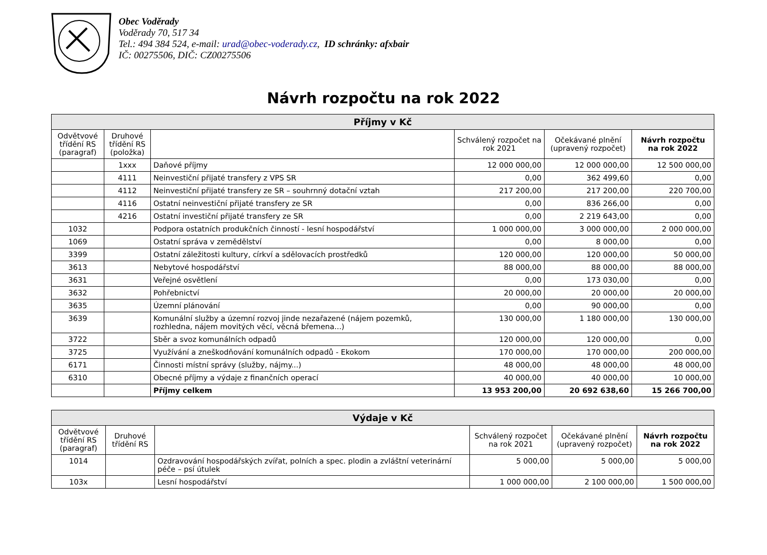Obec Voděrady
Voděrady 70, 517 34
Tel.: 494 384 524, e-mail: urad@obec-voderady.cz, ID schránky: afxbair
IČ: 00275506, DIČ: CZ00275506
Návrh rozpočtu na rok 2022
| Příjmy v Kč | | | | | |
| --- | --- | --- | --- | --- | --- |
| Odvětvové třídění RS (paragraf) | Druhové třídění RS (položka) | | Schválený rozpočet na rok 2021 | Očekávané plnění (upravený rozpočet) | Návrh rozpočtu na rok 2022 |
| | 1xxx | Daňové příjmy | 12 000 000,00 | 12 000 000,00 | 12 500 000,00 |
| | 4111 | Neinvestiční přijaté transfery z VPS SR | 0,00 | 362 499,60 | 0,00 |
| | 4112 | Neinvestiční přijaté transfery ze SR – souhrnný dotační vztah | 217 200,00 | 217 200,00 | 220 700,00 |
| | 4116 | Ostatní neinvestiční přijaté transfery ze SR | 0,00 | 836 266,00 | 0,00 |
| | 4216 | Ostatní investiční přijaté transfery ze SR | 0,00 | 2 219 643,00 | 0,00 |
| 1032 | | Podpora ostatních produkčních činností - lesní hospodářství | 1 000 000,00 | 3 000 000,00 | 2 000 000,00 |
| 1069 | | Ostatní správa v zemědělství | 0,00 | 8 000,00 | 0,00 |
| 3399 | | Ostatní záležitosti kultury, církví a sdělovacích prostředků | 120 000,00 | 120 000,00 | 50 000,00 |
| 3613 | | Nebytové hospodářství | 88 000,00 | 88 000,00 | 88 000,00 |
| 3631 | | Veřejné osvětlení | 0,00 | 173 030,00 | 0,00 |
| 3632 | | Pohřebnictví | 20 000,00 | 20 000,00 | 20 000,00 |
| 3635 | | Územní plánování | 0,00 | 90 000,00 | 0,00 |
| 3639 | | Komunální služby a územní rozvoj jinde nezařazené (nájem pozemků, rozhledna, nájem movitých věcí, věcná břemena...) | 130 000,00 | 1 180 000,00 | 130 000,00 |
| 3722 | | Sběr a svoz komunálních odpadů | 120 000,00 | 120 000,00 | 0,00 |
| 3725 | | Využívání a zneškodňování komunálních odpadů - Ekokom | 170 000,00 | 170 000,00 | 200 000,00 |
| 6171 | | Činnosti místní správy (služby, nájmy...) | 48 000,00 | 48 000,00 | 48 000,00 |
| 6310 | | Obecné příjmy a výdaje z finančních operací | 40 000,00 | 40 000,00 | 10 000,00 |
| | | Příjmy celkem | 13 953 200,00 | 20 692 638,60 | 15 266 700,00 |
| Výdaje v Kč | | | | | |
| --- | --- | --- | --- | --- | --- |
| Odvětvové třídění RS (paragraf) | Druhové třídění RS | | Schválený rozpočet na rok 2021 | Očekávané plnění (upravený rozpočet) | Návrh rozpočtu na rok 2022 |
| 1014 | | Ozdravování hospodářských zvířat, polních a spec. plodin a zvláštní veterinární péče – psí útulek | 5 000,00 | 5 000,00 | 5 000,00 |
| 103x | | Lesní hospodářství | 1 000 000,00 | 2 100 000,00 | 1 500 000,00 |